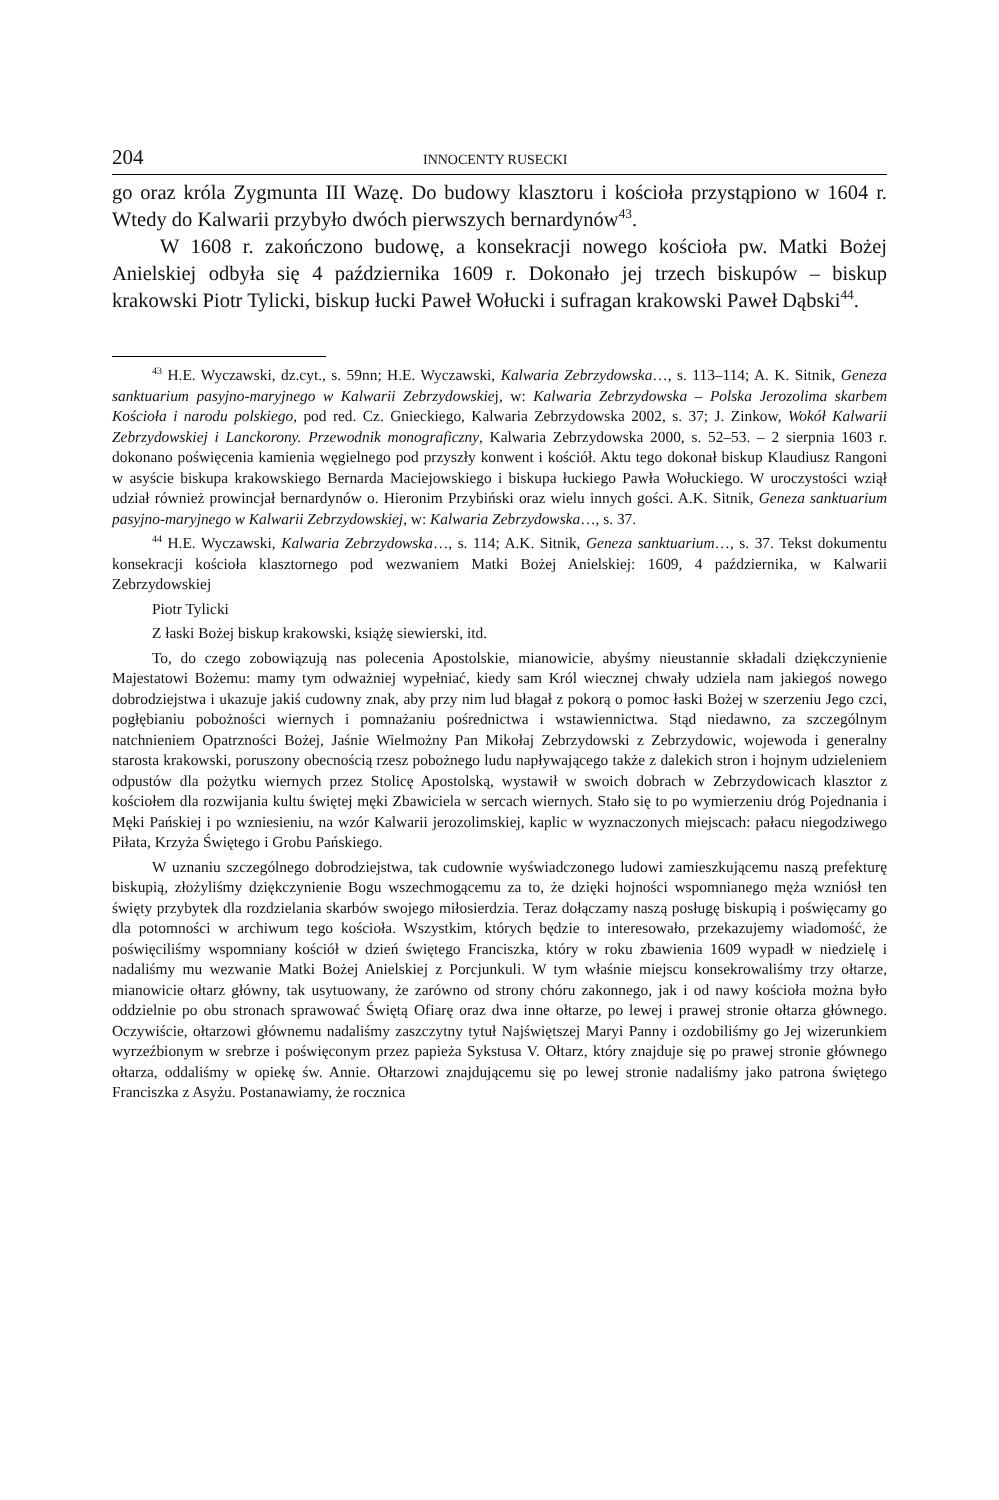204 INNOCENTY RUSECKI
go oraz króla Zygmunta III Wazę. Do budowy klasztoru i kościoła przystąpiono w 1604 r. Wtedy do Kalwarii przybyło dwóch pierwszych bernardynów<sup>43</sup>.
W 1608 r. zakończono budowę, a konsekracji nowego kościoła pw. Matki Bożej Anielskiej odbyła się 4 października 1609 r. Dokonało jej trzech biskupów – biskup krakowski Piotr Tylicki, biskup łucki Paweł Wołucki i sufragan krakowski Paweł Dąbski<sup>44</sup>.
<sup>43</sup> H.E. Wyczawski, dz.cyt., s. 59nn; H.E. Wyczawski, Kalwaria Zebrzydowska…, s. 113–114; A. K. Sitnik, Geneza sanktuarium pasyjno-maryjnego w Kalwarii Zebrzydowskiej, w: Kalwaria Zebrzydowska – Polska Jerozolima skarbem Kościoła i narodu polskiego, pod red. Cz. Gnieckiego, Kalwaria Zebrzydowska 2002, s. 37; J. Zinkow, Wokół Kalwarii Zebrzydowskiej i Lanckorony. Przewodnik monograficzny, Kalwaria Zebrzydowska 2000, s. 52–53. – 2 sierpnia 1603 r. dokonano poświęcenia kamienia węgielnego pod przyszły konwent i kościół. Aktu tego dokonał biskup Klaudiusz Rangoni w asyście biskupa krakowskiego Bernarda Maciejowskiego i biskupa łuckiego Pawła Wołuckiego. W uroczystości wziął udział również prowincjał bernardynów o. Hieronim Przybiński oraz wielu innych gości. A.K. Sitnik, Geneza sanktuarium pasyjno-maryjnego w Kalwarii Zebrzydowskiej, w: Kalwaria Zebrzydowska…, s. 37.
<sup>44</sup> H.E. Wyczawski, Kalwaria Zebrzydowska…, s. 114; A.K. Sitnik, Geneza sanktuarium…, s. 37. Tekst dokumentu konsekracji kościoła klasztornego pod wezwaniem Matki Bożej Anielskiej: 1609, 4 października, w Kalwarii Zebrzydowskiej
Piotr Tylicki
Z łaski Bożej biskup krakowski, książę siewierski, itd.
To, do czego zobowiązują nas polecenia Apostolskie, mianowicie, abyśmy nieustannie składali dziękczynienie Majestatowi Bożemu: mamy tym odważniej wypełniać, kiedy sam Król wiecznej chwały udziela nam jakiegoś nowego dobrodziejstwa i ukazuje jakiś cudowny znak, aby przy nim lud błagał z pokorą o pomoc łaski Bożej w szerzeniu Jego czci, pogłębianiu pobożności wiernych i pomnażaniu pośrednictwa i wstawiennictwa. Stąd niedawno, za szczególnym natchnieniem Opatrzności Bożej, Jaśnie Wielmożny Pan Mikołaj Zebrzydowski z Zebrzydowic, wojewoda i generalny starosta krakowski, poruszony obecnością rzesz pobożnego ludu napływającego także z dalekich stron i hojnym udzieleniem odpustów dla pożytku wiernych przez Stolicę Apostolską, wystawił w swoich dobrach w Zebrzydowicach klasztor z kościołem dla rozwijania kultu świętej męki Zbawiciela w sercach wiernych. Stało się to po wymierzeniu dróg Pojednania i Męki Pańskiej i po wzniesieniu, na wzór Kalwarii jerozolimskiej, kaplic w wyznaczonych miejscach: pałacu niegodziwego Piłata, Krzyża Świętego i Grobu Pańskiego.
W uznaniu szczególnego dobrodziejstwa, tak cudownie wyświadczonego ludowi zamieszkującemu naszą prefekturę biskupią, złożyliśmy dziękczynienie Bogu wszechmogącemu za to, że dzięki hojności wspomnianego męża wzniósł ten święty przybytek dla rozdzielania skarbów swojego miłosierdzia. Teraz dołączamy naszą posługę biskupią i poświęcamy go dla potomności w archiwum tego kościoła. Wszystkim, których będzie to interesowało, przekazujemy wiadomość, że poświęciliśmy wspomniany kościół w dzień świętego Franciszka, który w roku zbawienia 1609 wypadł w niedzielę i nadaliśmy mu wezwanie Matki Bożej Anielskiej z Porcjunkuli. W tym właśnie miejscu konsekrowaliśmy trzy ołtarze, mianowicie ołtarz główny, tak usytuowany, że zarówno od strony chóru zakonnego, jak i od nawy kościoła można było oddzielnie po obu stronach sprawować Świętą Ofiarę oraz dwa inne ołtarze, po lewej i prawej stronie ołtarza głównego. Oczywiście, ołtarzowi głównemu nadaliśmy zaszczytny tytuł Najświętszej Maryi Panny i ozdobiliśmy go Jej wizerunkiem wyrzeźbionym w srebrze i poświęconym przez papieża Sykstusa V. Ołtarz, który znajduje się po prawej stronie głównego ołtarza, oddaliśmy w opiekę św. Annie. Ołtarzowi znajdującemu się po lewej stronie nadaliśmy jako patrona świętego Franciszka z Asyżu. Postanawiamy, że rocznica